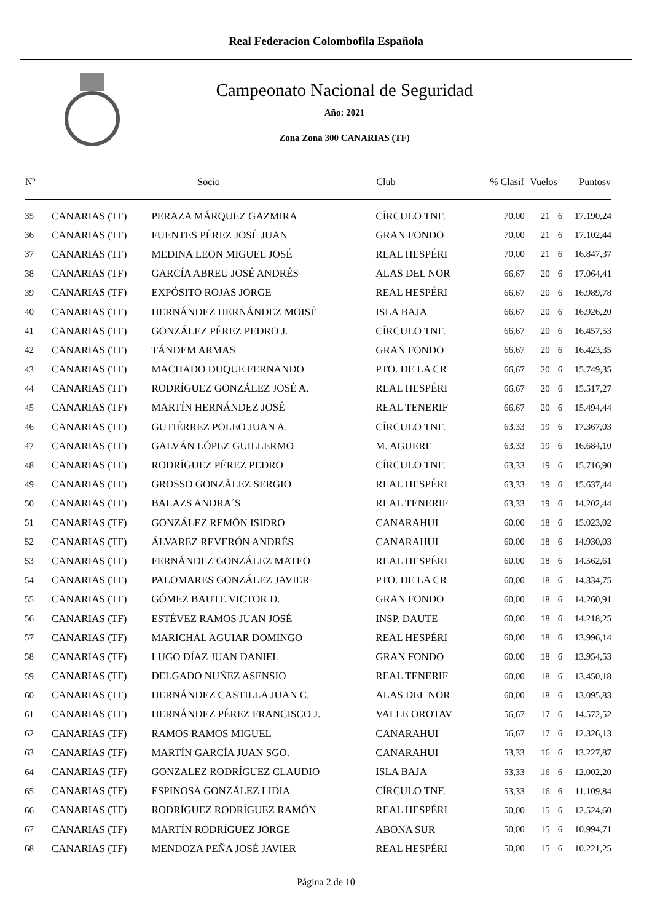Real Federacion Colombofila Española
Campeonato Nacional de Seguridad
Año: 2021
Zona Zona 300 CANARIAS (TF)
| Nº | | Socio | Club | % Clasif | Vuelos | | Puntosv |
| --- | --- | --- | --- | --- | --- | --- | --- |
| 35 | CANARIAS (TF) | PERAZA MÁRQUEZ GAZMIRA | CÍRCULO TNF. | 70,00 | 21 | 6 | 17.190,24 |
| 36 | CANARIAS (TF) | FUENTES PÉREZ JOSÉ JUAN | GRAN FONDO | 70,00 | 21 | 6 | 17.102,44 |
| 37 | CANARIAS (TF) | MEDINA LEON MIGUEL JOSÉ | REAL HESPÉRI | 70,00 | 21 | 6 | 16.847,37 |
| 38 | CANARIAS (TF) | GARCÍA ABREU JOSÉ ANDRÉS | ALAS DEL NOR | 66,67 | 20 | 6 | 17.064,41 |
| 39 | CANARIAS (TF) | EXPÓSITO ROJAS JORGE | REAL HESPÉRI | 66,67 | 20 | 6 | 16.989,78 |
| 40 | CANARIAS (TF) | HERNÁNDEZ HERNÁNDEZ MOISÉ | ISLA BAJA | 66,67 | 20 | 6 | 16.926,20 |
| 41 | CANARIAS (TF) | GONZÁLEZ PÉREZ PEDRO J. | CÍRCULO TNF. | 66,67 | 20 | 6 | 16.457,53 |
| 42 | CANARIAS (TF) | TÁNDEM ARMAS | GRAN FONDO | 66,67 | 20 | 6 | 16.423,35 |
| 43 | CANARIAS (TF) | MACHADO DUQUE FERNANDO | PTO. DE LA CR | 66,67 | 20 | 6 | 15.749,35 |
| 44 | CANARIAS (TF) | RODRÍGUEZ GONZÁLEZ JOSÉ A. | REAL HESPÉRI | 66,67 | 20 | 6 | 15.517,27 |
| 45 | CANARIAS (TF) | MARTÍN HERNÁNDEZ JOSÉ | REAL TENERIF | 66,67 | 20 | 6 | 15.494,44 |
| 46 | CANARIAS (TF) | GUTIÉRREZ POLEO JUAN A. | CÍRCULO TNF. | 63,33 | 19 | 6 | 17.367,03 |
| 47 | CANARIAS (TF) | GALVÁN LÓPEZ GUILLERMO | M. AGUERE | 63,33 | 19 | 6 | 16.684,10 |
| 48 | CANARIAS (TF) | RODRÍGUEZ PÉREZ PEDRO | CÍRCULO TNF. | 63,33 | 19 | 6 | 15.716,90 |
| 49 | CANARIAS (TF) | GROSSO GONZÁLEZ SERGIO | REAL HESPÉRI | 63,33 | 19 | 6 | 15.637,44 |
| 50 | CANARIAS (TF) | BALAZS ANDRA´S | REAL TENERIF | 63,33 | 19 | 6 | 14.202,44 |
| 51 | CANARIAS (TF) | GONZÁLEZ REMÓN ISIDRO | CANARAHUI | 60,00 | 18 | 6 | 15.023,02 |
| 52 | CANARIAS (TF) | ÁLVAREZ REVERÓN ANDRÉS | CANARAHUI | 60,00 | 18 | 6 | 14.930,03 |
| 53 | CANARIAS (TF) | FERNÁNDEZ GONZÁLEZ MATEO | REAL HESPÉRI | 60,00 | 18 | 6 | 14.562,61 |
| 54 | CANARIAS (TF) | PALOMARES GONZÁLEZ JAVIER | PTO. DE LA CR | 60,00 | 18 | 6 | 14.334,75 |
| 55 | CANARIAS (TF) | GÓMEZ BAUTE VICTOR D. | GRAN FONDO | 60,00 | 18 | 6 | 14.260,91 |
| 56 | CANARIAS (TF) | ESTÉVEZ RAMOS JUAN JOSÉ | INSP. DAUTE | 60,00 | 18 | 6 | 14.218,25 |
| 57 | CANARIAS (TF) | MARICHAL AGUIAR DOMINGO | REAL HESPÉRI | 60,00 | 18 | 6 | 13.996,14 |
| 58 | CANARIAS (TF) | LUGO DÍAZ JUAN DANIEL | GRAN FONDO | 60,00 | 18 | 6 | 13.954,53 |
| 59 | CANARIAS (TF) | DELGADO NUÑEZ ASENSIO | REAL TENERIF | 60,00 | 18 | 6 | 13.450,18 |
| 60 | CANARIAS (TF) | HERNÁNDEZ CASTILLA JUAN C. | ALAS DEL NOR | 60,00 | 18 | 6 | 13.095,83 |
| 61 | CANARIAS (TF) | HERNÁNDEZ PÉREZ FRANCISCO J. | VALLE OROTAV | 56,67 | 17 | 6 | 14.572,52 |
| 62 | CANARIAS (TF) | RAMOS RAMOS MIGUEL | CANARAHUI | 56,67 | 17 | 6 | 12.326,13 |
| 63 | CANARIAS (TF) | MARTÍN GARCÍA JUAN SGO. | CANARAHUI | 53,33 | 16 | 6 | 13.227,87 |
| 64 | CANARIAS (TF) | GONZALEZ RODRÍGUEZ CLAUDIO | ISLA BAJA | 53,33 | 16 | 6 | 12.002,20 |
| 65 | CANARIAS (TF) | ESPINOSA GONZÁLEZ LIDIA | CÍRCULO TNF. | 53,33 | 16 | 6 | 11.109,84 |
| 66 | CANARIAS (TF) | RODRÍGUEZ RODRÍGUEZ RAMÓN | REAL HESPÉRI | 50,00 | 15 | 6 | 12.524,60 |
| 67 | CANARIAS (TF) | MARTÍN RODRÍGUEZ JORGE | ABONA SUR | 50,00 | 15 | 6 | 10.994,71 |
| 68 | CANARIAS (TF) | MENDOZA PEÑA JOSÉ JAVIER | REAL HESPÉRI | 50,00 | 15 | 6 | 10.221,25 |
Página 2 de 10